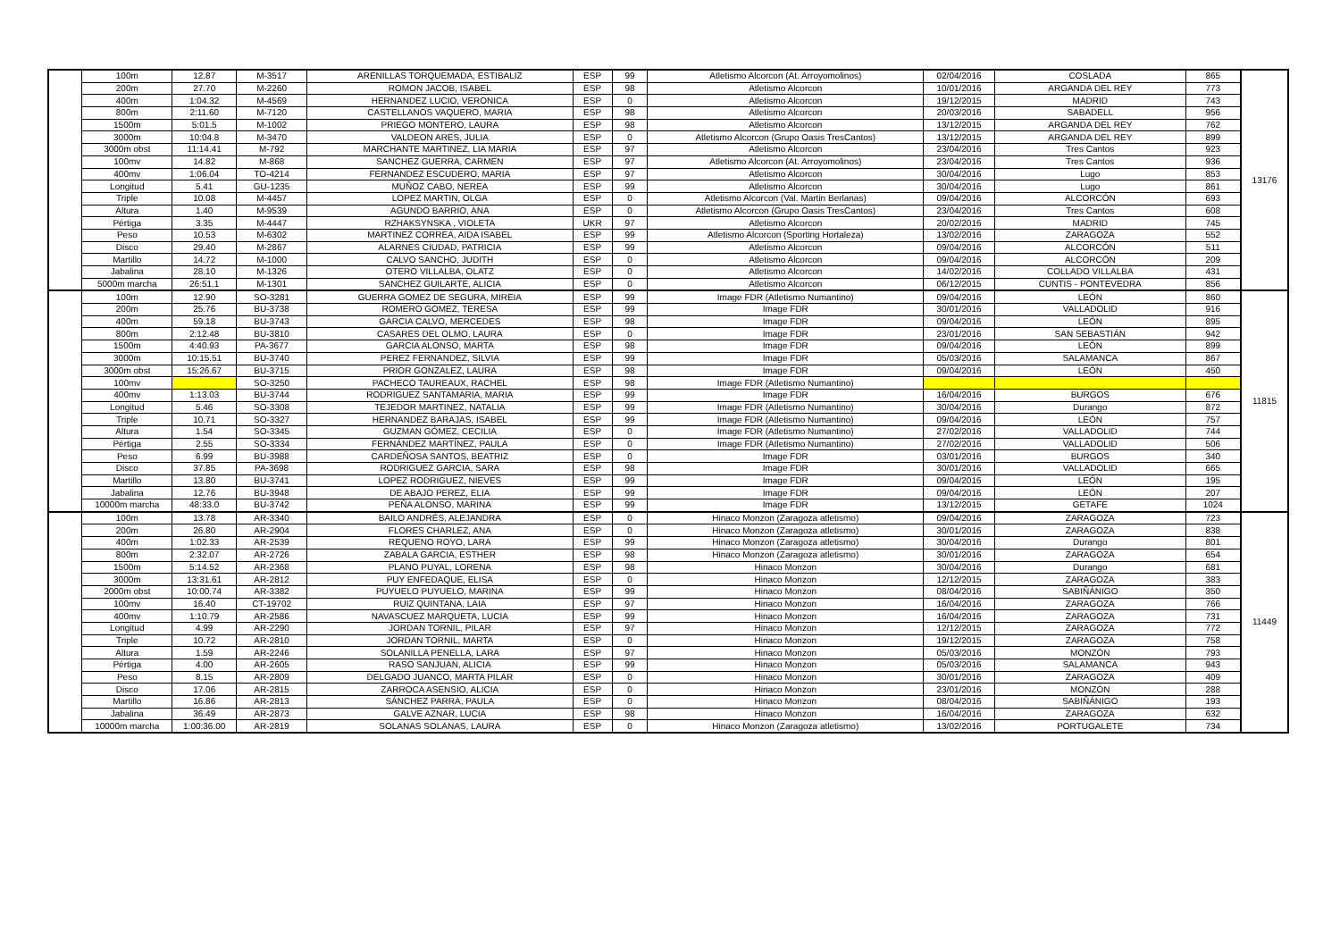| | 100m | 12.87 | M-3517 | ARENILLAS TORQUEMADA, ESTIBALIZ | ESP | 99 | Atletismo Alcorcon (At. Arroyomolinos) | 02/04/2016 | COSLADA | 865 | 13176 |
| | 200m | 27.70 | M-2260 | ROMON JACOB, ISABEL | ESP | 98 | Atletismo Alcorcon | 10/01/2016 | ARGANDA DEL REY | 773 | |
| | 400m | 1:04.32 | M-4569 | HERNANDEZ LUCIO, VERONICA | ESP | 0 | Atletismo Alcorcon | 19/12/2015 | MADRID | 743 | |
| | 800m | 2:11.60 | M-7120 | CASTELLANOS VAQUERO, MARIA | ESP | 98 | Atletismo Alcorcon | 20/03/2016 | SABADELL | 956 | |
| | 1500m | 5:01.5 | M-1002 | PRIEGO MONTERO, LAURA | ESP | 98 | Atletismo Alcorcon | 13/12/2015 | ARGANDA DEL REY | 762 | |
| | 3000m | 10:04.8 | M-3470 | VALDEON ARES, JULIA | ESP | 0 | Atletismo Alcorcon (Grupo Oasis TresCantos) | 13/12/2015 | ARGANDA DEL REY | 899 | |
| | 3000m obst | 11:14.41 | M-792 | MARCHANTE MARTINEZ, LIA MARIA | ESP | 97 | Atletismo Alcorcon | 23/04/2016 | Tres Cantos | 923 | |
| | 100mv | 14.82 | M-868 | SANCHEZ GUERRA, CARMEN | ESP | 97 | Atletismo Alcorcon (At. Arroyomolinos) | 23/04/2016 | Tres Cantos | 936 | |
| | 400mv | 1:06.04 | TO-4214 | FERNANDEZ ESCUDERO, MARIA | ESP | 97 | Atletismo Alcorcon | 30/04/2016 | Lugo | 853 | |
| | Longitud | 5.41 | GU-1235 | MUÑOZ CABO, NEREA | ESP | 99 | Atletismo Alcorcon | 30/04/2016 | Lugo | 861 | |
| | Triple | 10.08 | M-4457 | LOPEZ MARTIN, OLGA | ESP | 0 | Atletismo Alcorcon (Val. Martin Berlanas) | 09/04/2016 | ALCORCÓN | 693 | |
| | Altura | 1.40 | M-9539 | AGUNDO BARRIO, ANA | ESP | 0 | Atletismo Alcorcon (Grupo Oasis TresCantos) | 23/04/2016 | Tres Cantos | 608 | |
| | Pértiga | 3.35 | M-4447 | RZHAKSYNSKA , VIOLETA | UKR | 97 | Atletismo Alcorcon | 20/02/2016 | MADRID | 745 | |
| | Peso | 10.53 | M-6302 | MARTINEZ CORREA, AIDA ISABEL | ESP | 99 | Atletismo Alcorcon (Sporting Hortaleza) | 13/02/2016 | ZARAGOZA | 552 | |
| | Disco | 29.40 | M-2867 | ALARNES CIUDAD, PATRICIA | ESP | 99 | Atletismo Alcorcon | 09/04/2016 | ALCORCÓN | 511 | |
| | Martillo | 14.72 | M-1000 | CALVO SANCHO, JUDITH | ESP | 0 | Atletismo Alcorcon | 09/04/2016 | ALCORCÓN | 209 | |
| | Jabalina | 28.10 | M-1326 | OTERO VILLALBA, OLATZ | ESP | 0 | Atletismo Alcorcon | 14/02/2016 | COLLADO VILLALBA | 431 | |
| | 5000m marcha | 26:51.1 | M-1301 | SANCHEZ GUILARTE, ALICIA | ESP | 0 | Atletismo Alcorcon | 06/12/2015 | CUNTIS - PONTEVEDRA | 856 | |
| | 100m | 12.90 | SO-3281 | GUERRA GOMEZ DE SEGURA, MIREIA | ESP | 99 | Image FDR (Atletismo Numantino) | 09/04/2016 | LEÓN | 860 | 11815 |
| | 200m | 25.76 | BU-3738 | ROMERO GOMEZ, TERESA | ESP | 99 | Image FDR | 30/01/2016 | VALLADOLID | 916 | |
| | 400m | 59.18 | BU-3743 | GARCIA CALVO, MERCEDES | ESP | 98 | Image FDR | 09/04/2016 | LEÓN | 895 | |
| | 800m | 2:12.48 | BU-3810 | CASARES DEL OLMO, LAURA | ESP | 0 | Image FDR | 23/01/2016 | SAN SEBASTIÁN | 942 | |
| | 1500m | 4:40.93 | PA-3677 | GARCIA ALONSO, MARTA | ESP | 98 | Image FDR | 09/04/2016 | LEÓN | 899 | |
| | 3000m | 10:15.51 | BU-3740 | PEREZ FERNANDEZ, SILVIA | ESP | 99 | Image FDR | 05/03/2016 | SALAMANCA | 867 | |
| | 3000m obst | 15:26.67 | BU-3715 | PRIOR GONZALEZ, LAURA | ESP | 98 | Image FDR | 09/04/2016 | LEÓN | 450 | |
| | 100mv | | SO-3250 | PACHECO TAUREAUX, RACHEL | ESP | 98 | Image FDR (Atletismo Numantino) | | | | |
| | 400mv | 1:13.03 | BU-3744 | RODRIGUEZ SANTAMARIA, MARIA | ESP | 99 | Image FDR | 16/04/2016 | BURGOS | 676 | |
| | Longitud | 5.46 | SO-3308 | TEJEDOR MARTINEZ, NATALIA | ESP | 99 | Image FDR (Atletismo Numantino) | 30/04/2016 | Durango | 872 | |
| | Triple | 10.71 | SO-3327 | HERNANDEZ BARAJAS, ISABEL | ESP | 99 | Image FDR (Atletismo Numantino) | 09/04/2016 | LEÓN | 757 | |
| | Altura | 1.54 | SO-3345 | GUZMAN GÓMEZ, CECILIA | ESP | 0 | Image FDR (Atletismo Numantino) | 27/02/2016 | VALLADOLID | 744 | |
| | Pértiga | 2.55 | SO-3334 | FERNÁNDEZ MARTÍNEZ, PAULA | ESP | 0 | Image FDR (Atletismo Numantino) | 27/02/2016 | VALLADOLID | 506 | |
| | Peso | 6.99 | BU-3988 | CARDEÑOSA SANTOS, BEATRIZ | ESP | 0 | Image FDR | 03/01/2016 | BURGOS | 340 | |
| | Disco | 37.85 | PA-3698 | RODRIGUEZ GARCIA, SARA | ESP | 98 | Image FDR | 30/01/2016 | VALLADOLID | 665 | |
| | Martillo | 13.80 | BU-3741 | LOPEZ RODRIGUEZ, NIEVES | ESP | 99 | Image FDR | 09/04/2016 | LEÓN | 195 | |
| | Jabalina | 12.76 | BU-3948 | DE ABAJO PEREZ, ELIA | ESP | 99 | Image FDR | 09/04/2016 | LEÓN | 207 | |
| | 10000m marcha | 48:33.0 | BU-3742 | PEÑA ALONSO, MARINA | ESP | 99 | Image FDR | 13/12/2015 | GETAFE | 1024 | |
| | 100m | 13.78 | AR-3340 | BAILO ANDRÉS, ALEJANDRA | ESP | 0 | Hinaco Monzon (Zaragoza atletismo) | 09/04/2016 | ZARAGOZA | 723 | 11449 |
| | 200m | 26.80 | AR-2904 | FLORES CHARLEZ, ANA | ESP | 0 | Hinaco Monzon (Zaragoza atletismo) | 30/01/2016 | ZARAGOZA | 838 | |
| | 400m | 1:02.33 | AR-2539 | REQUENO ROYO, LARA | ESP | 99 | Hinaco Monzon (Zaragoza atletismo) | 30/04/2016 | Durango | 801 | |
| | 800m | 2:32.07 | AR-2726 | ZABALA GARCIA, ESTHER | ESP | 98 | Hinaco Monzon (Zaragoza atletismo) | 30/01/2016 | ZARAGOZA | 654 | |
| | 1500m | 5:14.52 | AR-2368 | PLANO PUYAL, LORENA | ESP | 98 | Hinaco Monzon | 30/04/2016 | Durango | 681 | |
| | 3000m | 13:31.61 | AR-2812 | PUY ENFEDAQUE, ELISA | ESP | 0 | Hinaco Monzon | 12/12/2015 | ZARAGOZA | 383 | |
| | 2000m obst | 10:00.74 | AR-3382 | PUYUELO PUYUELO, MARINA | ESP | 99 | Hinaco Monzon | 08/04/2016 | SABIÑÁNIGO | 350 | |
| | 100mv | 16.40 | CT-19702 | RUIZ QUINTANA, LAIA | ESP | 97 | Hinaco Monzon | 16/04/2016 | ZARAGOZA | 766 | |
| | 400mv | 1:10.79 | AR-2586 | NAVASCUEZ MARQUETA, LUCIA | ESP | 99 | Hinaco Monzon | 16/04/2016 | ZARAGOZA | 731 | |
| | Longitud | 4.99 | AR-2290 | JORDAN TORNIL, PILAR | ESP | 97 | Hinaco Monzon | 12/12/2015 | ZARAGOZA | 772 | |
| | Triple | 10.72 | AR-2810 | JORDAN TORNIL, MARTA | ESP | 0 | Hinaco Monzon | 19/12/2015 | ZARAGOZA | 758 | |
| | Altura | 1.59 | AR-2246 | SOLANILLA PENELLA, LARA | ESP | 97 | Hinaco Monzon | 05/03/2016 | MONZÓN | 793 | |
| | Pértiga | 4.00 | AR-2605 | RASO SANJUAN, ALICIA | ESP | 99 | Hinaco Monzon | 05/03/2016 | SALAMANCA | 943 | |
| | Peso | 8.15 | AR-2809 | DELGADO JUANCO, MARTA PILAR | ESP | 0 | Hinaco Monzon | 30/01/2016 | ZARAGOZA | 409 | |
| | Disco | 17.06 | AR-2815 | ZARROCA ASENSIO, ALICIA | ESP | 0 | Hinaco Monzon | 23/01/2016 | MONZÓN | 288 | |
| | Martillo | 16.86 | AR-2813 | SÁNCHEZ PARRA, PAULA | ESP | 0 | Hinaco Monzon | 08/04/2016 | SABIÑÁNIGO | 193 | |
| | Jabalina | 36.49 | AR-2873 | GALVE AZNAR, LUCIA | ESP | 98 | Hinaco Monzon | 16/04/2016 | ZARAGOZA | 632 | |
| | 10000m marcha | 1:00:36.00 | AR-2819 | SOLANAS SOLANAS, LAURA | ESP | 0 | Hinaco Monzon (Zaragoza atletismo) | 13/02/2016 | PORTUGALETE | 734 | |